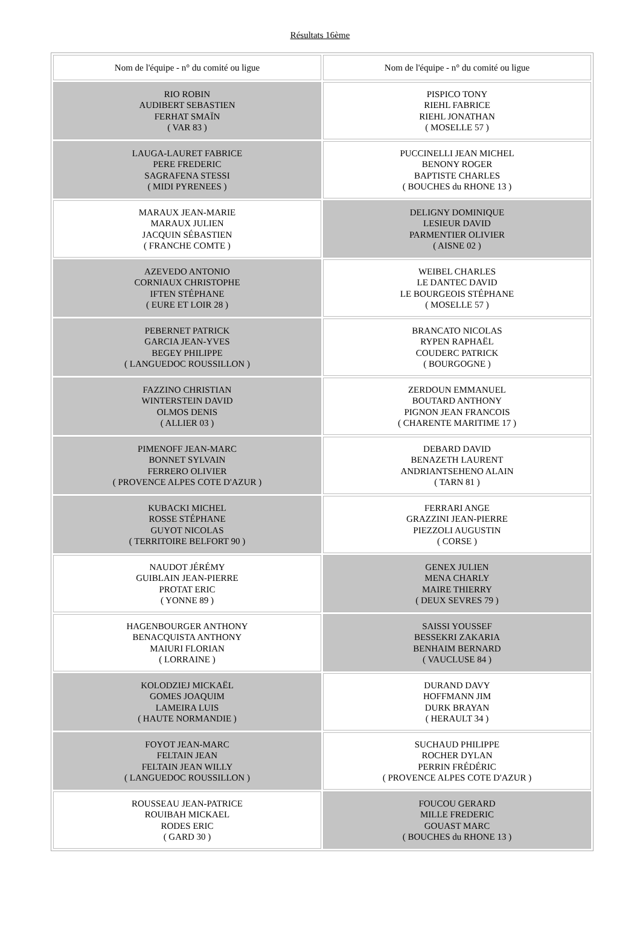Résultats 16ème
| Nom de l'équipe - n° du comité ou ligue | Nom de l'équipe - n° du comité ou ligue |
| --- | --- |
| RIO ROBIN AUDIBERT SEBASTIEN FERHAT SMAÏN ( VAR 83 ) | PISPICO TONY RIEHL FABRICE RIEHL JONATHAN ( MOSELLE 57 ) |
| LAUGA-LAURET FABRICE PERE FREDERIC SAGRAFENA STESSI ( MIDI PYRENEES ) | PUCCINELLI JEAN MICHEL BENONY ROGER BAPTISTE CHARLES ( BOUCHES du RHONE 13 ) |
| MARAUX JEAN-MARIE MARAUX JULIEN JACQUIN SÉBASTIEN ( FRANCHE COMTE ) | DELIGNY DOMINIQUE LESIEUR DAVID PARMENTIER OLIVIER ( AISNE 02 ) |
| AZEVEDO ANTONIO CORNIAUX CHRISTOPHE IFTEN STÉPHANE ( EURE ET LOIR 28 ) | WEIBEL CHARLES LE DANTEC DAVID LE BOURGEOIS STÉPHANE ( MOSELLE 57 ) |
| PEBERNET PATRICK GARCIA JEAN-YVES BEGEY PHILIPPE ( LANGUEDOC ROUSSILLON ) | BRANCATO NICOLAS RYPEN RAPHAËL COUDERC PATRICK ( BOURGOGNE ) |
| FAZZINO CHRISTIAN WINTERSTEIN DAVID OLMOS DENIS ( ALLIER 03 ) | ZERDOUN EMMANUEL BOUTARD ANTHONY PIGNON JEAN FRANCOIS ( CHARENTE MARITIME 17 ) |
| PIMENOFF JEAN-MARC BONNET SYLVAIN FERRERO OLIVIER ( PROVENCE ALPES COTE D'AZUR ) | DEBARD DAVID BENAZETH LAURENT ANDRIANTSEHENO ALAIN ( TARN 81 ) |
| KUBACKI MICHEL ROSSE STÉPHANE GUYOT NICOLAS ( TERRITOIRE BELFORT 90 ) | FERRARI ANGE GRAZZINI JEAN-PIERRE PIEZZOLI AUGUSTIN ( CORSE ) |
| NAUDOT JÉRÉMY GUIBLAIN JEAN-PIERRE PROTAT ERIC ( YONNE 89 ) | GENEX JULIEN MENA CHARLY MAIRE THIERRY ( DEUX SEVRES 79 ) |
| HAGENBOURGER ANTHONY BENACQUISTA ANTHONY MAIURI FLORIAN ( LORRAINE ) | SAISSI YOUSSEF BESSEKRI ZAKARIA BENHAIM BERNARD ( VAUCLUSE 84 ) |
| KOLODZIEJ MICKAËL GOMES JOAQUIM LAMEIRA LUIS ( HAUTE NORMANDIE ) | DURAND DAVY HOFFMANN JIM DURK BRAYAN ( HERAULT 34 ) |
| FOYOT JEAN-MARC FELTAIN JEAN FELTAIN JEAN WILLY ( LANGUEDOC ROUSSILLON ) | SUCHAUD PHILIPPE ROCHER DYLAN PERRIN FRÉDÉRIC ( PROVENCE ALPES COTE D'AZUR ) |
| ROUSSEAU JEAN-PATRICE ROUIBAH MICKAEL RODES ERIC ( GARD 30 ) | FOUCOU GERARD MILLE FREDERIC GOUAST MARC ( BOUCHES du RHONE 13 ) |